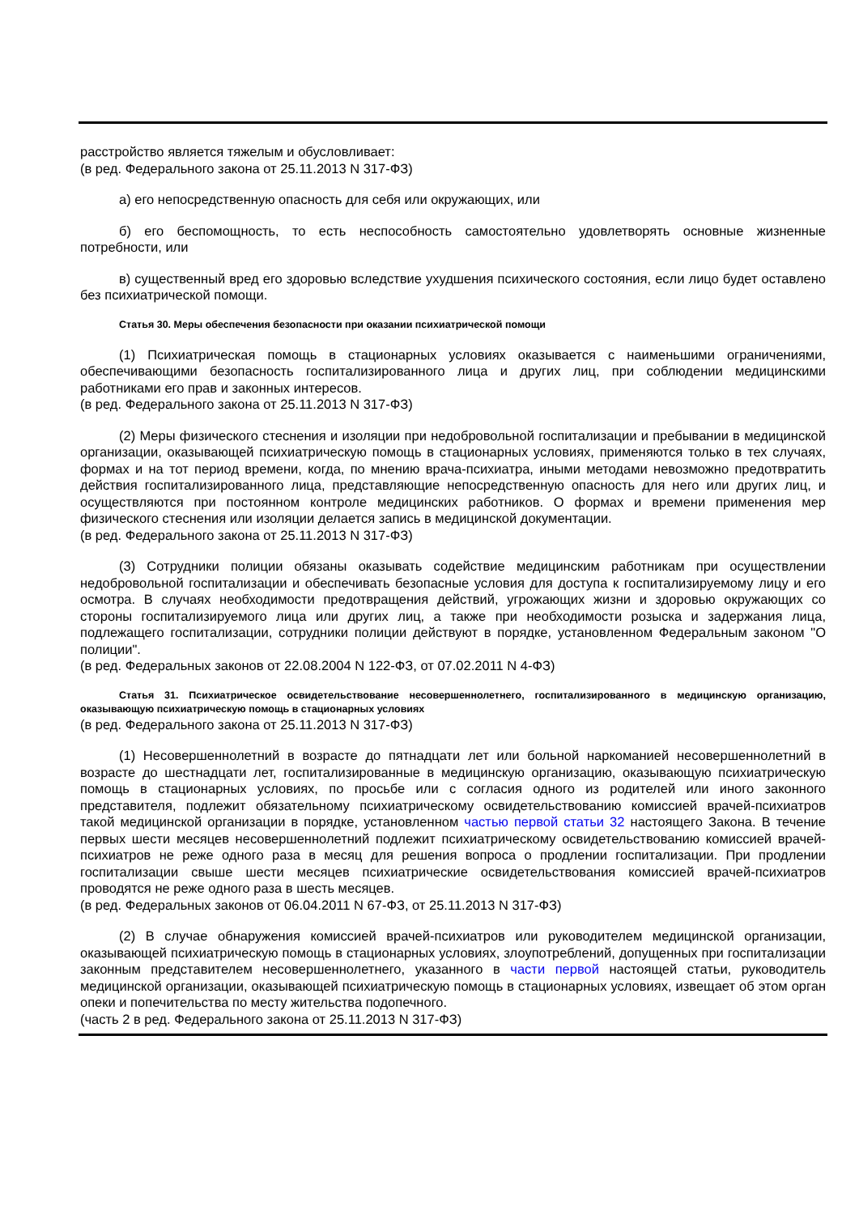расстройство является тяжелым и обусловливает:
(в ред. Федерального закона от 25.11.2013 N 317-ФЗ)
а) его непосредственную опасность для себя или окружающих, или
б) его беспомощность, то есть неспособность самостоятельно удовлетворять основные жизненные потребности, или
в) существенный вред его здоровью вследствие ухудшения психического состояния, если лицо будет оставлено без психиатрической помощи.
Статья 30. Меры обеспечения безопасности при оказании психиатрической помощи
(1) Психиатрическая помощь в стационарных условиях оказывается с наименьшими ограничениями, обеспечивающими безопасность госпитализированного лица и других лиц, при соблюдении медицинскими работниками его прав и законных интересов.
(в ред. Федерального закона от 25.11.2013 N 317-ФЗ)
(2) Меры физического стеснения и изоляции при недобровольной госпитализации и пребывании в медицинской организации, оказывающей психиатрическую помощь в стационарных условиях, применяются только в тех случаях, формах и на тот период времени, когда, по мнению врача-психиатра, иными методами невозможно предотвратить действия госпитализированного лица, представляющие непосредственную опасность для него или других лиц, и осуществляются при постоянном контроле медицинских работников. О формах и времени применения мер физического стеснения или изоляции делается запись в медицинской документации.
(в ред. Федерального закона от 25.11.2013 N 317-ФЗ)
(3) Сотрудники полиции обязаны оказывать содействие медицинским работникам при осуществлении недобровольной госпитализации и обеспечивать безопасные условия для доступа к госпитализируемому лицу и его осмотра. В случаях необходимости предотвращения действий, угрожающих жизни и здоровью окружающих со стороны госпитализируемого лица или других лиц, а также при необходимости розыска и задержания лица, подлежащего госпитализации, сотрудники полиции действуют в порядке, установленном Федеральным законом "О полиции".
(в ред. Федеральных законов от 22.08.2004 N 122-ФЗ, от 07.02.2011 N 4-ФЗ)
Статья 31. Психиатрическое освидетельствование несовершеннолетнего, госпитализированного в медицинскую организацию, оказывающую психиатрическую помощь в стационарных условиях
(в ред. Федерального закона от 25.11.2013 N 317-ФЗ)
(1) Несовершеннолетний в возрасте до пятнадцати лет или больной наркоманией несовершеннолетний в возрасте до шестнадцати лет, госпитализированные в медицинскую организацию, оказывающую психиатрическую помощь в стационарных условиях, по просьбе или с согласия одного из родителей или иного законного представителя, подлежит обязательному психиатрическому освидетельствованию комиссией врачей-психиатров такой медицинской организации в порядке, установленном частью первой статьи 32 настоящего Закона. В течение первых шести месяцев несовершеннолетний подлежит психиатрическому освидетельствованию комиссией врачей-психиатров не реже одного раза в месяц для решения вопроса о продлении госпитализации. При продлении госпитализации свыше шести месяцев психиатрические освидетельствования комиссией врачей-психиатров проводятся не реже одного раза в шесть месяцев.
(в ред. Федеральных законов от 06.04.2011 N 67-ФЗ, от 25.11.2013 N 317-ФЗ)
(2) В случае обнаружения комиссией врачей-психиатров или руководителем медицинской организации, оказывающей психиатрическую помощь в стационарных условиях, злоупотреблений, допущенных при госпитализации законным представителем несовершеннолетнего, указанного в части первой настоящей статьи, руководитель медицинской организации, оказывающей психиатрическую помощь в стационарных условиях, извещает об этом орган опеки и попечительства по месту жительства подопечного.
(часть 2 в ред. Федерального закона от 25.11.2013 N 317-ФЗ)